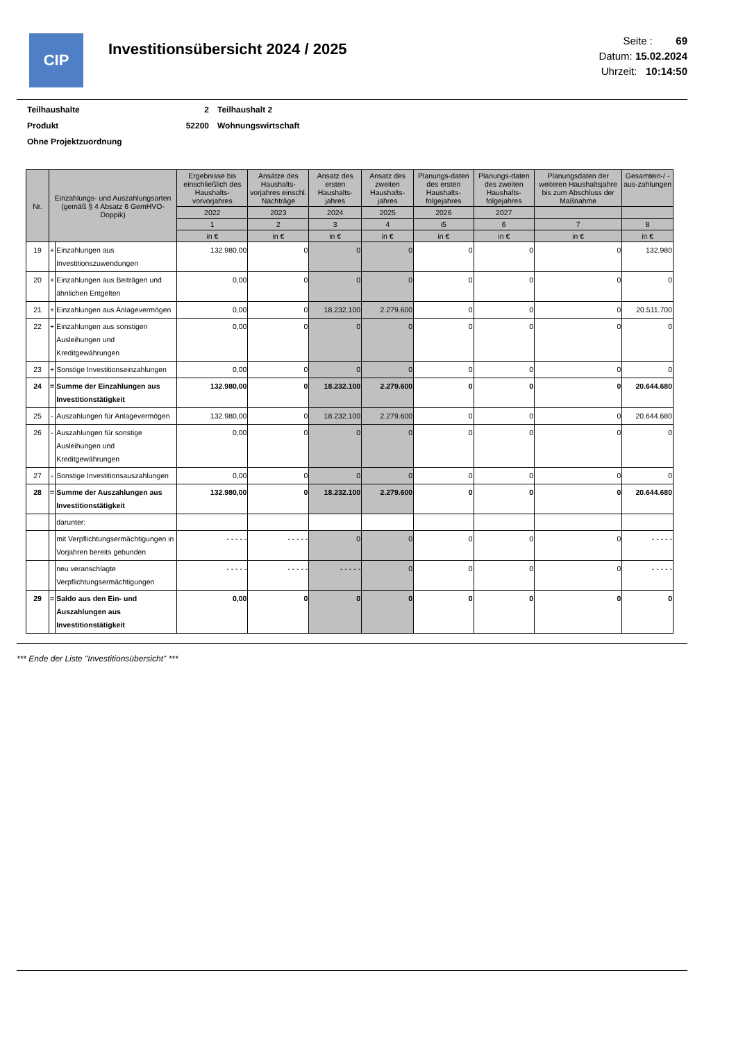CIP
Investitionsübersicht 2024 / 2025
Seite : 69
Datum: 15.02.2024
Uhrzeit: 10:14:50
| Teilhaushalte | 2 | Teilhaushalt 2 |
| Produkt | 52200 | Wohnungswirtschaft |
| Ohne Projektzuordnung | | |
| Nr. | Einzahlungs- und Auszahlungsarten (gemäß § 4 Absatz 6 GemHVO-Doppik) | | Ergebnisse bis einschließlich des Haushalts-vorvorjahres | Ansätze des Haushalts-vorjahres einschl. Nachträge | Ansatz des ersten Haushalts-jahres | Ansatz des zweiten Haushalts-jahres | Planungs-daten des ersten Haushalts-folgejahres | Planungs-daten des zweiten Haushalts-folgejahres | Planungsdaten der weiteren Haushaltsjahre bis zum Abschluss der Maßnahme | Gesamtein-/ -aus-zahlungen |
| --- | --- | --- | --- | --- | --- | --- | --- | --- | --- | --- |
| | | | 2022 | 2023 | 2024 | 2025 | 2026 | 2027 | | |
| | | | 1 | 2 | 3 | 4 | i5 | 6 | 7 | 8 |
| | | | in € | in € | in € | in € | in € | in € | in € | in € |
| 19 | + | Einzahlungen aus Investitionszuwendungen | 132.980,00 | 0 | 0 | 0 | 0 | 0 | 0 | 132.980 |
| 20 | + | Einzahlungen aus Beiträgen und ähnlichen Entgelten | 0,00 | 0 | 0 | 0 | 0 | 0 | 0 | 0 |
| 21 | + | Einzahlungen aus Anlagevermögen | 0,00 | 0 | 18.232.100 | 2.279.600 | 0 | 0 | 0 | 20.511.700 |
| 22 | + | Einzahlungen aus sonstigen Ausleihungen und Kreditgewährungen | 0,00 | 0 | 0 | 0 | 0 | 0 | 0 | 0 |
| 23 | + | Sonstige Investitionseinzahlungen | 0,00 | 0 | 0 | 0 | 0 | 0 | 0 | 0 |
| 24 | = | Summe der Einzahlungen aus Investitionstätigkeit | 132.980,00 | 0 | 18.232.100 | 2.279.600 | 0 | 0 | 0 | 20.644.680 |
| 25 | - | Auszahlungen für Anlagevermögen | 132.980,00 | 0 | 18.232.100 | 2.279.600 | 0 | 0 | 0 | 20.644.680 |
| 26 | - | Auszahlungen für sonstige Ausleihungen und Kreditgewährungen | 0,00 | 0 | 0 | 0 | 0 | 0 | 0 | 0 |
| 27 | - | Sonstige Investitionsauszahlungen | 0,00 | 0 | 0 | 0 | 0 | 0 | 0 | 0 |
| 28 | = | Summe der Auszahlungen aus Investitionstätigkeit | 132.980,00 | 0 | 18.232.100 | 2.279.600 | 0 | 0 | 0 | 20.644.680 |
| | | darunter: | | | | | | | | |
| | | mit Verpflichtungsermächtigungen in Vorjahren bereits gebunden | - - - - - | - - - - - | 0 | 0 | 0 | 0 | 0 | - - - - - |
| | | neu veranschlagte Verpflichtungsermächtigungen | - - - - - | - - - - - | - - - - - | 0 | 0 | 0 | 0 | - - - - - |
| 29 | = | Saldo aus den Ein- und Auszahlungen aus Investitionstätigkeit | 0,00 | 0 | 0 | 0 | 0 | 0 | 0 | 0 |
*** Ende der Liste "Investitionsübersicht" ***